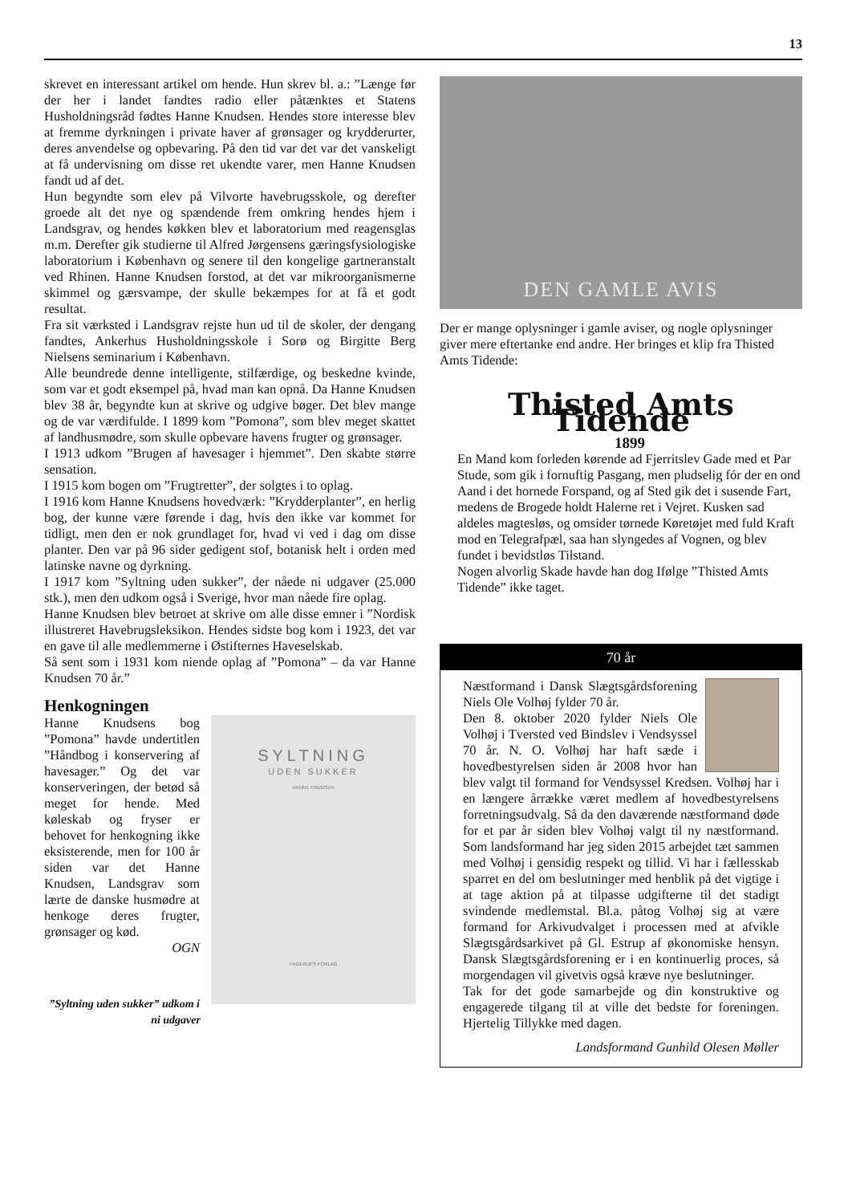13
skrevet en interessant artikel om hende. Hun skrev bl. a.: ”Længe før der her i landet fandtes radio eller påtænktes et Statens Husholdningsråd fødtes Hanne Knudsen. Hendes store interesse blev at fremme dyrkningen i private haver af grønsager og krydderurter, deres anvendelse og opbevaring. På den tid var det var det vanskeligt at få undervisning om disse ret ukendte varer, men Hanne Knudsen fandt ud af det.
Hun begyndte som elev på Vilvorte havebrugsskole, og derefter groede alt det nye og spændende frem omkring hendes hjem i Landsgrav, og hendes køkken blev et laboratorium med reagensglas m.m. Derefter gik studierne til Alfred Jørgensens gæringsfysiologiske laboratorium i København og senere til den kongelige gartneranstalt ved Rhinen. Hanne Knudsen forstod, at det var mikroorganismerne skimmel og gærsvampe, der skulle bekæmpes for at få et godt resultat.
Fra sit værksted i Landsgrav rejste hun ud til de skoler, der dengang fandtes, Ankerhus Husholdningsskole i Sorø og Birgitte Berg Nielsens seminarium i København.
Alle beundrede denne intelligente, stilfærdige, og beskedne kvinde, som var et godt eksempel på, hvad man kan opnå. Da Hanne Knudsen blev 38 år, begyndte kun at skrive og udgive bøger. Det blev mange og de var værdifulde. I 1899 kom ”Pomona”, som blev meget skattet af landhusmødre, som skulle opbevare havens frugter og grønsager.
I 1913 udkom ”Brugen af havesager i hjemmet”. Den skabte større sensation.
I 1915 kom bogen om ”Frugtretter”, der solgtes i to oplag.
I 1916 kom Hanne Knudsens hovedværk: ”Krydderplanter”, en herlig bog, der kunne være førende i dag, hvis den ikke var kommet for tidligt, men den er nok grundlaget for, hvad vi ved i dag om disse planter. Den var på 96 sider gedigent stof, botanisk helt i orden med latinske navne og dyrkning.
I 1917 kom ”Syltning uden sukker”, der nåede ni udgaver (25.000 stk.), men den udkom også i Sverige, hvor man nåede fire oplag.
Hanne Knudsen blev betroet at skrive om alle disse emner i ”Nordisk illustreret Havebrugsleksikon. Hendes sidste bog kom i 1923, det var en gave til alle medlemmerne i Østifternes Haveselskab.
Så sent som i 1931 kom niende oplag af ”Pomona” – da var Hanne Knudsen 70 år.”
Henkogningen
SYLTNING
UDEN SUKKER
HANNE KNUDSEN
HAGERUPS FORLAG
Hanne Knudsens bog ”Pomona” havde undertitlen ”Håndbog i konservering af havesager.” Og det var konserveringen, der betød så meget for hende. Med køleskab og fryser er behovet for henkogning ikke eksisterende, men for 100 år siden var det Hanne Knudsen, Landsgrav som lærte de danske husmødre at henkoge deres frugter, grønsager og kød.
OGN
”Syltning uden sukker” udkom i ni udgaver
DEN GAMLE AVIS
Der er mange oplysninger i gamle aviser, og nogle oplysninger giver mere eftertanke end andre. Her bringes et klip fra Thisted Amts Tidende:
Thisted Amts Tidende
1899
En Mand kom forleden kørende ad Fjerritslev Gade med et Par Stude, som gik i fornuftig Pasgang, men pludselig fór der en ond Aand i det hornede Forspand, og af Sted gik det i susende Fart, medens de Brogede holdt Halerne ret i Vejret. Kusken sad aldeles magtesløs, og omsider tørnede Køretøjet med fuld Kraft mod en Telegrafpæl, saa han slyngedes af Vognen, og blev fundet i bevidstløs Tilstand.
Nogen alvorlig Skade havde han dog Ifølge ”Thisted Amts Tidende” ikke taget.
70 år
Næstformand i Dansk Slægtsgårdsforening Niels Ole Volhøj fylder 70 år.
Den 8. oktober 2020 fylder Niels Ole Volhøj i Tversted ved Bindslev i Vendsyssel 70 år. N. O. Volhøj har haft sæde i hovedbestyrelsen siden år 2008 hvor han blev valgt til formand for Vendsyssel Kredsen. Volhøj har i en længere årrække været medlem af hovedbestyrelsens forretningsudvalg. Så da den daværende næstformand døde for et par år siden blev Volhøj valgt til ny næstformand. Som landsformand har jeg siden 2015 arbejdet tæt sammen med Volhøj i gensidig respekt og tillid. Vi har i fællesskab sparret en del om beslutninger med henblik på det vigtige i at tage aktion på at tilpasse udgifterne til det stadigt svindende medlemstal. Bl.a. påtog Volhøj sig at være formand for Arkivudvalget i processen med at afvikle Slægtsgårdsarkivet på Gl. Estrup af økonomiske hensyn. Dansk Slægtsgårdsforening er i en kontinuerlig proces, så morgendagen vil givetvis også kræve nye beslutninger.
Tak for det gode samarbejde og din konstruktive og engagerede tilgang til at ville det bedste for foreningen. Hjertelig Tillykke med dagen.
Landsformand Gunhild Olesen Møller